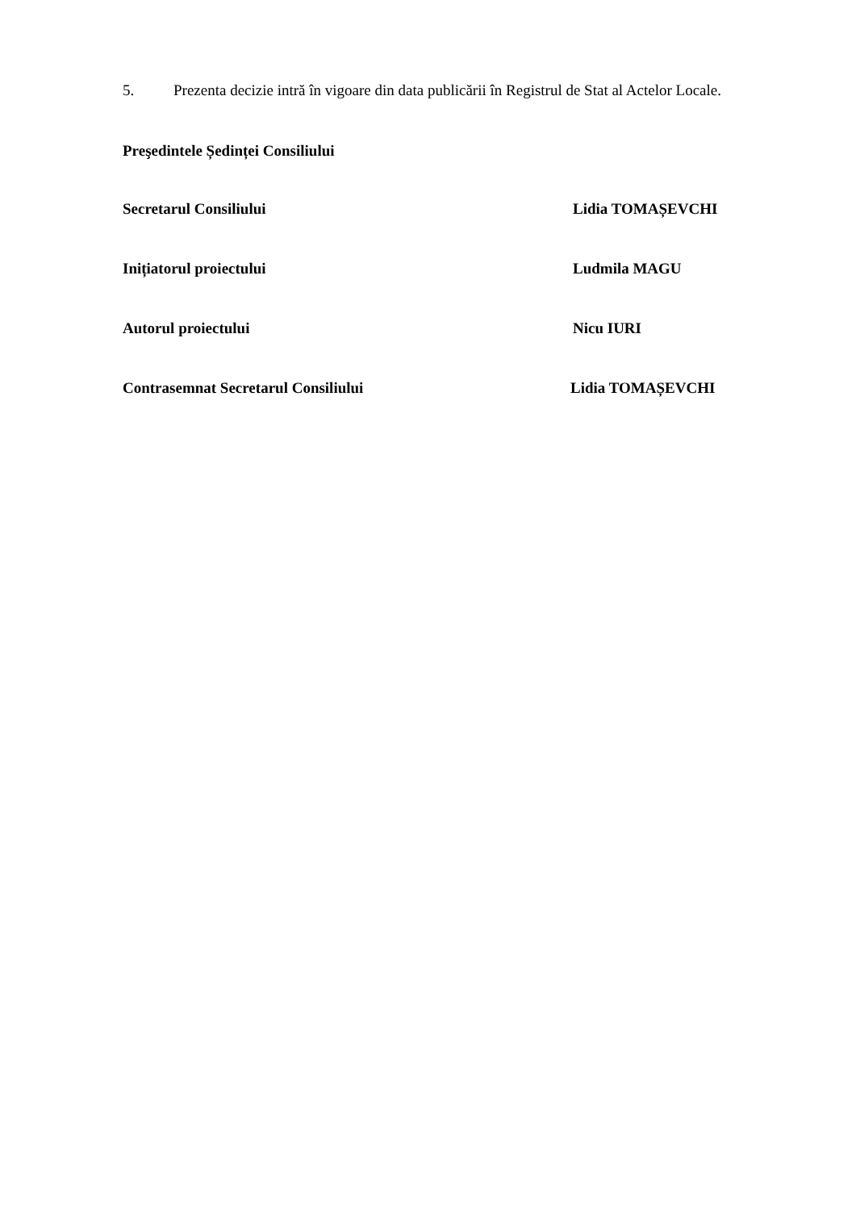5. Prezenta decizie intră în vigoare din data publicării în Registrul de Stat al Actelor Locale.
Preşedintele Ședinței Consiliului
Secretarul Consiliului Lidia TOMAȘEVCHI
Inițiatorul proiectului Ludmila MAGU
Autorul proiectului Nicu IURI
Contrasemnat Secretarul Consiliului Lidia TOMAȘEVCHI